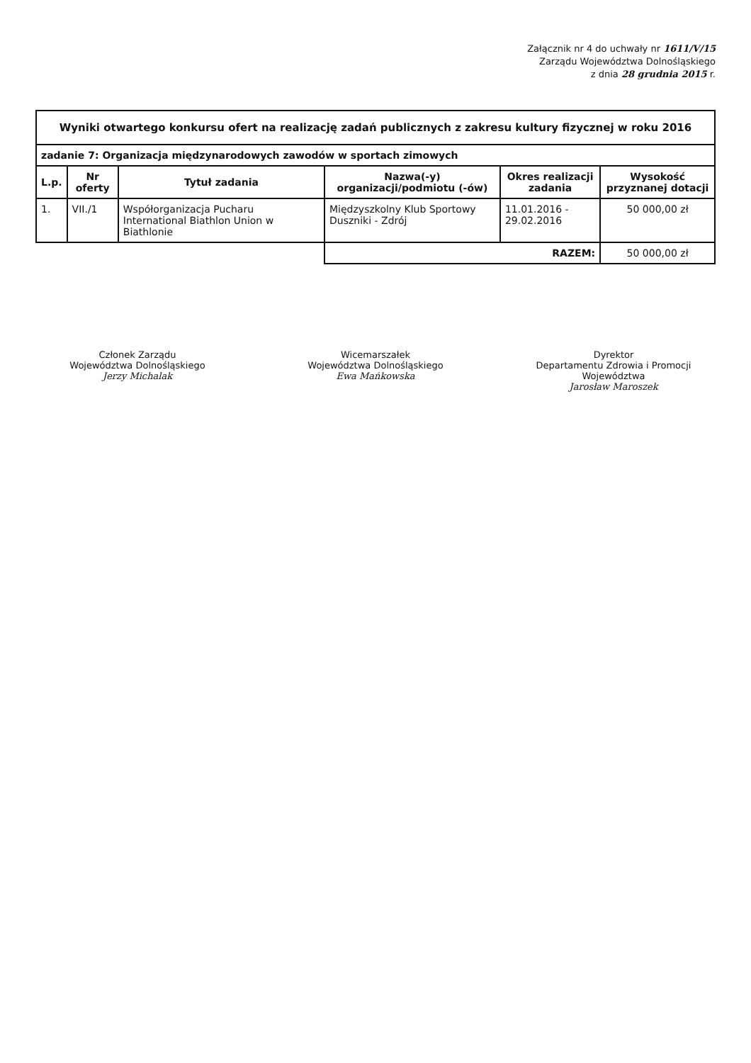Załącznik nr 4 do uchwały nr 1611/V/15
Zarządu Województwa Dolnośląskiego
z dnia 28 grudnia 2015 r.
| Wyniki otwartego konkursu ofert na realizację zadań publicznych z zakresu kultury fizycznej w roku 2016 | | | | | |
| zadanie 7: Organizacja międzynarodowych zawodów w sportach zimowych | | | | | |
| L.p. | Nr oferty | Tytuł zadania | Nazwa(-y) organizacji/podmiotu (-ów) | Okres realizacji zadania | Wysokość przyznanej dotacji |
| 1. | VII./1 | Współorganizacja Pucharu International Biathlon Union w Biathlonie | Międzyszkolny Klub Sportowy Duszniki - Zdrój | 11.01.2016 - 29.02.2016 | 50 000,00 zł |
| | | | RAZEM: | | 50 000,00 zł |
Członek Zarządu
Województwa Dolnośląskiego
Jerzy Michalak
Wicemarszałek
Województwa Dolnośląskiego
Ewa Mańkowska
Dyrektor
Departamentu Zdrowia i Promocji Województwa
Jarosław Maroszek